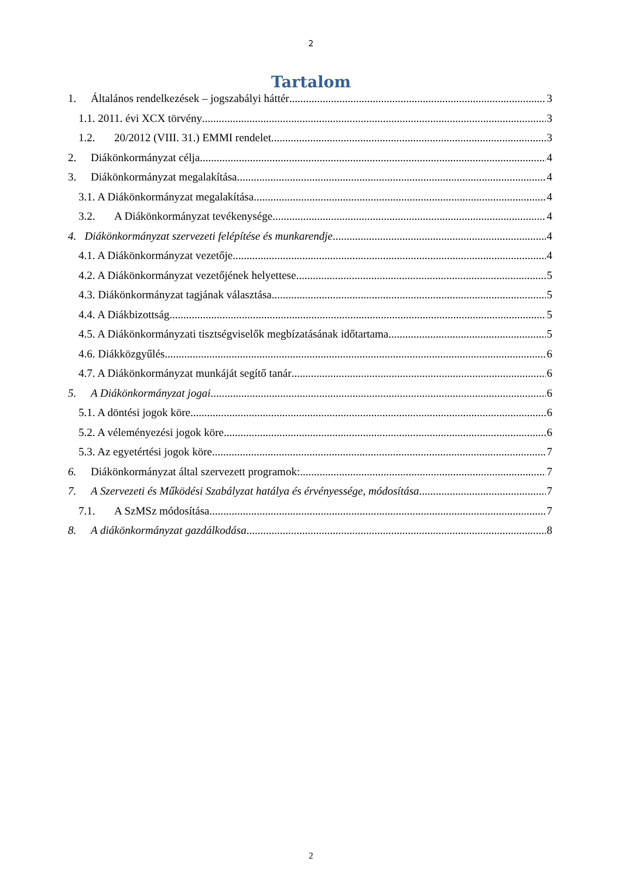2
Tartalom
1. Általános rendelkezések – jogszabályi háttér 3
1.1. 2011. évi XCX törvény 3
1.2. 20/2012 (VIII. 31.) EMMI rendelet 3
2. Diákönkormányzat célja 4
3. Diákönkormányzat megalakítása 4
3.1. A Diákönkormányzat megalakítása 4
3.2. A Diákönkormányzat tevékenysége 4
4. Diákönkormányzat szervezeti felépítése és munkarendje 4
4.1. A Diákönkormányzat vezetője 4
4.2. A Diákönkormányzat vezetőjének helyettese 5
4.3. Diákönkormányzat tagjának választása 5
4.4. A Diákbizottság 5
4.5. A Diákönkormányzati tisztségviselők megbízatásának időtartama 5
4.6. Diákközgyűlés 6
4.7. A Diákönkormányzat munkáját segítő tanár 6
5. A Diákönkormányzat jogai 6
5.1. A döntési jogok köre 6
5.2. A véleményezési jogok köre 6
5.3. Az egyetértési jogok köre 7
6. Diákönkormányzat által szervezett programok: 7
7. A Szervezeti és Működési Szabályzat hatálya és érvényessége, módosítása 7
7.1. A SzMSz módosítása 7
8. A diákönkormányzat gazdálkodása 8
2